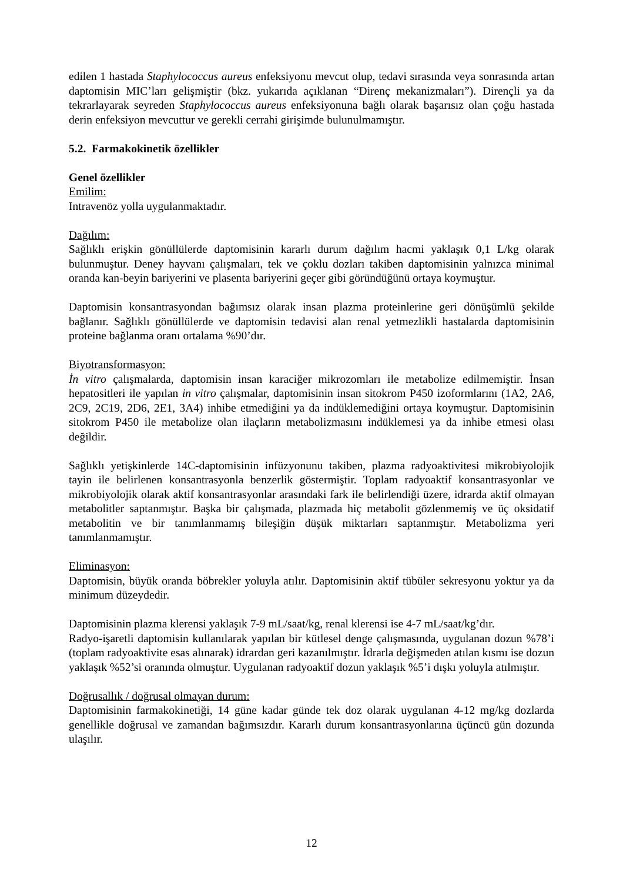edilen 1 hastada Staphylococcus aureus enfeksiyonu mevcut olup, tedavi sırasında veya sonrasında artan daptomisin MIC’ları gelişmiştir (bkz. yukarıda açıklanan “Direnç mekanizmaları”). Dirençli ya da tekrarlayarak seyreden Staphylococcus aureus enfeksiyonuna bağlı olarak başarısız olan çoğu hastada derin enfeksiyon mevcuttur ve gerekli cerrahi girişimde bulunulmamıştır.
5.2. Farmakokinetik özellikler
Genel özellikler
Emilim:
Intravenöz yolla uygulanmaktadır.
Dağılım:
Sağlıklı erişkin gönüllülerde daptomisinin kararlı durum dağılım hacmi yaklaşık 0,1 L/kg olarak bulunmuştur. Deney hayvanı çalışmaları, tek ve çoklu dozları takiben daptomisinin yalnızca minimal oranda kan-beyin bariyerini ve plasenta bariyerini geçer gibi göründüğünü ortaya koymuştur.
Daptomisin konsantrasyondan bağımsız olarak insan plazma proteinlerine geri dönüşümlü şekilde bağlanır. Sağlıklı gönüllülerde ve daptomisin tedavisi alan renal yetmezlikli hastalarda daptomisinin proteine bağlanma oranı ortalama %90’dır.
Biyotransformasyon:
İn vitro çalışmalarda, daptomisin insan karaciğer mikrozomları ile metabolize edilmemiştir. İnsan hepatositleri ile yapılan in vitro çalışmalar, daptomisinin insan sitokrom P450 izoformlarını (1A2, 2A6, 2C9, 2C19, 2D6, 2E1, 3A4) inhibe etmediğini ya da indüklemediğini ortaya koymuştur. Daptomisinin sitokrom P450 ile metabolize olan ilaçların metabolizmasını indüklemesi ya da inhibe etmesi olası değildir.
Sağlıklı yetişkinlerde 14C-daptomisinin infüzyonunu takiben, plazma radyoaktivitesi mikrobiyolojik tayin ile belirlenen konsantrasyonla benzerlik göstermiştir. Toplam radyoaktif konsantrasyonlar ve mikrobiyolojik olarak aktif konsantrasyonlar arasındaki fark ile belirlendiği üzere, idrarda aktif olmayan metabolitler saptanmıştır. Başka bir çalışmada, plazmada hiç metabolit gözlenmemiş ve üç oksidatif metabolitin ve bir tanımlanmamış bileşiğin düşük miktarları saptanmıştır. Metabolizma yeri tanımlanmamıştır.
Eliminasyon:
Daptomisin, büyük oranda böbrekler yoluyla atılır. Daptomisinin aktif tübüler sekresyonu yoktur ya da minimum düzeydedir.
Daptomisinin plazma klerensi yaklaşık 7-9 mL/saat/kg, renal klerensi ise 4-7 mL/saat/kg’dır.
Radyo-işaretli daptomisin kullanılarak yapılan bir kütlesel denge çalışmasında, uygulanan dozun %78’i (toplam radyoaktivite esas alınarak) idrardan geri kazanılmıştır. İdrarla değişmeden atılan kısmı ise dozun yaklaşık %52’si oranında olmuştur. Uygulanan radyoaktif dozun yaklaşık %5’i dışkı yoluyla atılmıştır.
Doğrusallık / doğrusal olmayan durum:
Daptomisinin farmakokinetiği, 14 güne kadar günde tek doz olarak uygulanan 4-12 mg/kg dozlarda genellikle doğrusal ve zamandan bağımsızdır. Kararlı durum konsantrasyonlarına üçüncü gün dozunda ulaşılır.
12